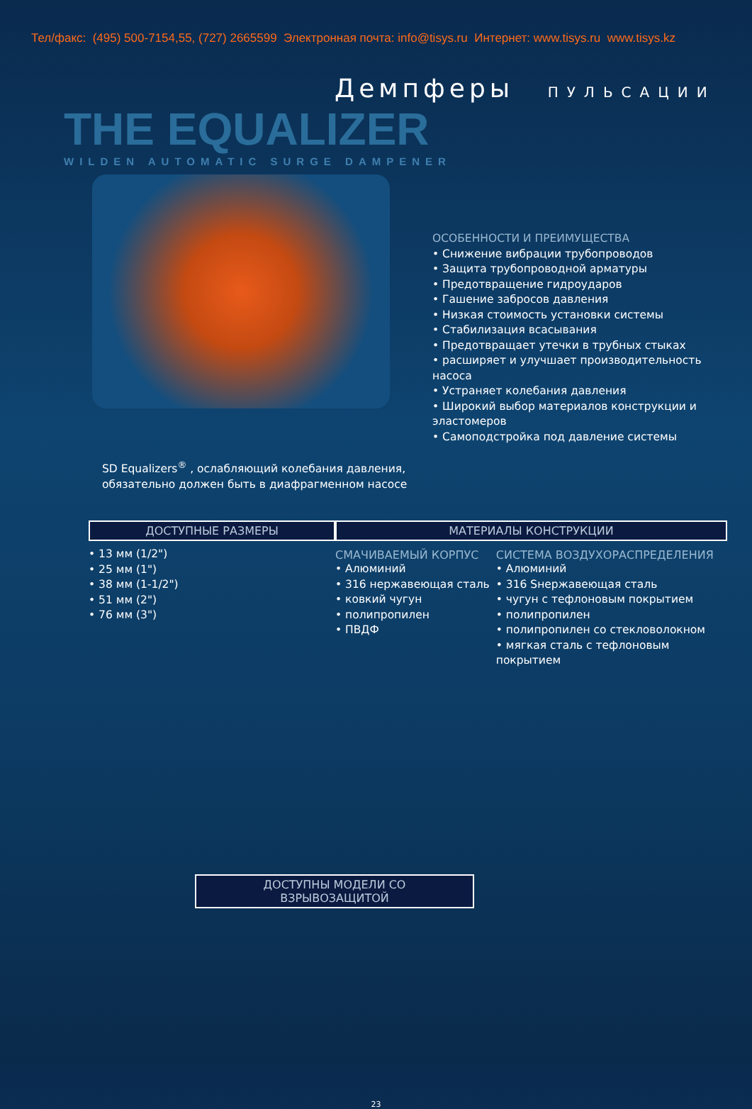Тел/факс: (495) 500-7154,55, (727) 2665599 Электронная почта: info@tisys.ru Интернет: www.tisys.ru www.tisys.kz
Демпферы ПУЛЬСАЦИИ
THE EQUALIZER
WILDEN AUTOMATIC SURGE DAMPENER
ОСОБЕННОСТИ И ПРЕИМУЩЕСТВА
• Снижение вибрации трубопроводов
• Защита трубопроводной арматуры
• Предотвращение гидроударов
• Гашение забросов давления
• Низкая стоимость установки системы
• Стабилизация всасывания
• Предотвращает утечки в трубных стыках
• расширяет и улучшает производительность насоса
• Устраняет колебания давления
• Широкий выбор материалов конструкции и эластомеров
• Самоподстройка под давление системы
SD Equalizers<sup>®</sup> , ослабляющий колебания давления,
обязательно должен быть в диафрагменном насосе
ДОСТУПНЫЕ РАЗМЕРЫ
• 13 мм (1/2")
• 25 мм (1")
• 38 мм (1-1/2")
• 51 мм (2")
• 76 мм (3")
МАТЕРИАЛЫ КОНСТРУКЦИИ
СМАЧИВАЕМЫЙ КОРПУС
• Алюминий
• 316 нержавеющая сталь
• ковкий чугун
• полипропилен
• ПВДФ
СИСТЕМА ВОЗДУХОРАСПРЕДЕЛЕНИЯ
• Алюминий
• 316 Sнержавеющая сталь
• чугун с тефлоновым покрытием
• полипропилен
• полипропилен со стекловолокном
• мягкая сталь с тефлоновым покрытием
ДОСТУПНЫ МОДЕЛИ СО ВЗРЫВОЗАЩИТОЙ
23